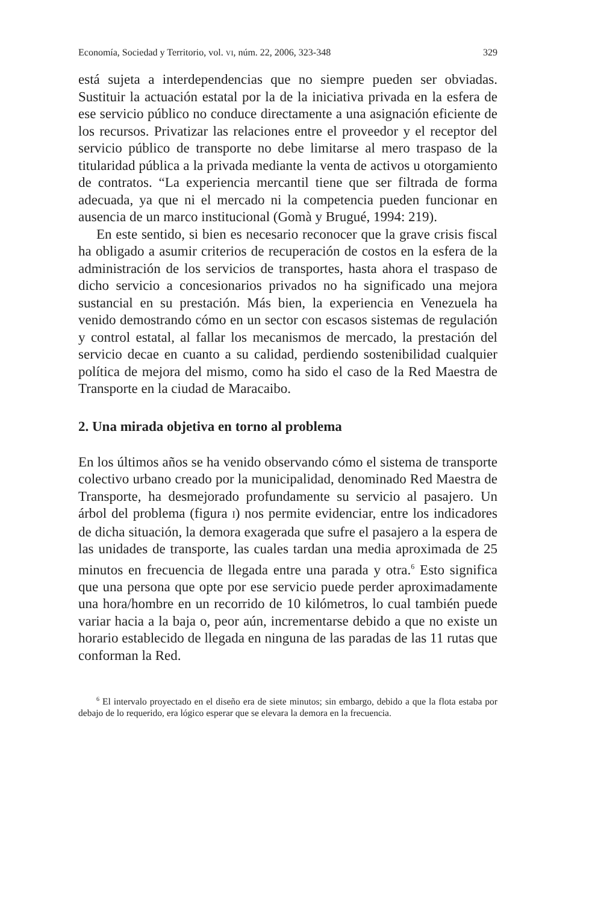Economía, Sociedad y Territorio, vol. VI, núm. 22, 2006, 323-348 329
está sujeta a interdependencias que no siempre pueden ser obviadas. Sustituir la actuación estatal por la de la iniciativa privada en la esfera de ese servicio público no conduce directamente a una asignación eficiente de los recursos. Privatizar las relaciones entre el proveedor y el receptor del servicio público de transporte no debe limitarse al mero traspaso de la titularidad pública a la privada mediante la venta de activos u otorgamiento de contratos. “La experiencia mercantil tiene que ser filtrada de forma adecuada, ya que ni el mercado ni la competencia pueden funcionar en ausencia de un marco institucional (Gomà y Brugué, 1994: 219).
En este sentido, si bien es necesario reconocer que la grave crisis fiscal ha obligado a asumir criterios de recuperación de costos en la esfera de la administración de los servicios de transportes, hasta ahora el traspaso de dicho servicio a concesionarios privados no ha significado una mejora sustancial en su prestación. Más bien, la experiencia en Venezuela ha venido demostrando cómo en un sector con escasos sistemas de regulación y control estatal, al fallar los mecanismos de mercado, la prestación del servicio decae en cuanto a su calidad, perdiendo sostenibilidad cualquier política de mejora del mismo, como ha sido el caso de la Red Maestra de Transporte en la ciudad de Maracaibo.
2. Una mirada objetiva en torno al problema
En los últimos años se ha venido observando cómo el sistema de transporte colectivo urbano creado por la municipalidad, denominado Red Maestra de Transporte, ha desmejorado profundamente su servicio al pasajero. Un árbol del problema (figura I) nos permite evidenciar, entre los indicadores de dicha situación, la demora exagerada que sufre el pasajero a la espera de las unidades de transporte, las cuales tardan una media aproximada de 25 minutos en frecuencia de llegada entre una parada y otra.<sup>6</sup> Esto significa que una persona que opte por ese servicio puede perder aproximadamente una hora/hombre en un recorrido de 10 kilómetros, lo cual también puede variar hacia a la baja o, peor aún, incrementarse debido a que no existe un horario establecido de llegada en ninguna de las paradas de las 11 rutas que conforman la Red.
<sup>6</sup> El intervalo proyectado en el diseño era de siete minutos; sin embargo, debido a que la flota estaba por debajo de lo requerido, era lógico esperar que se elevara la demora en la frecuencia.